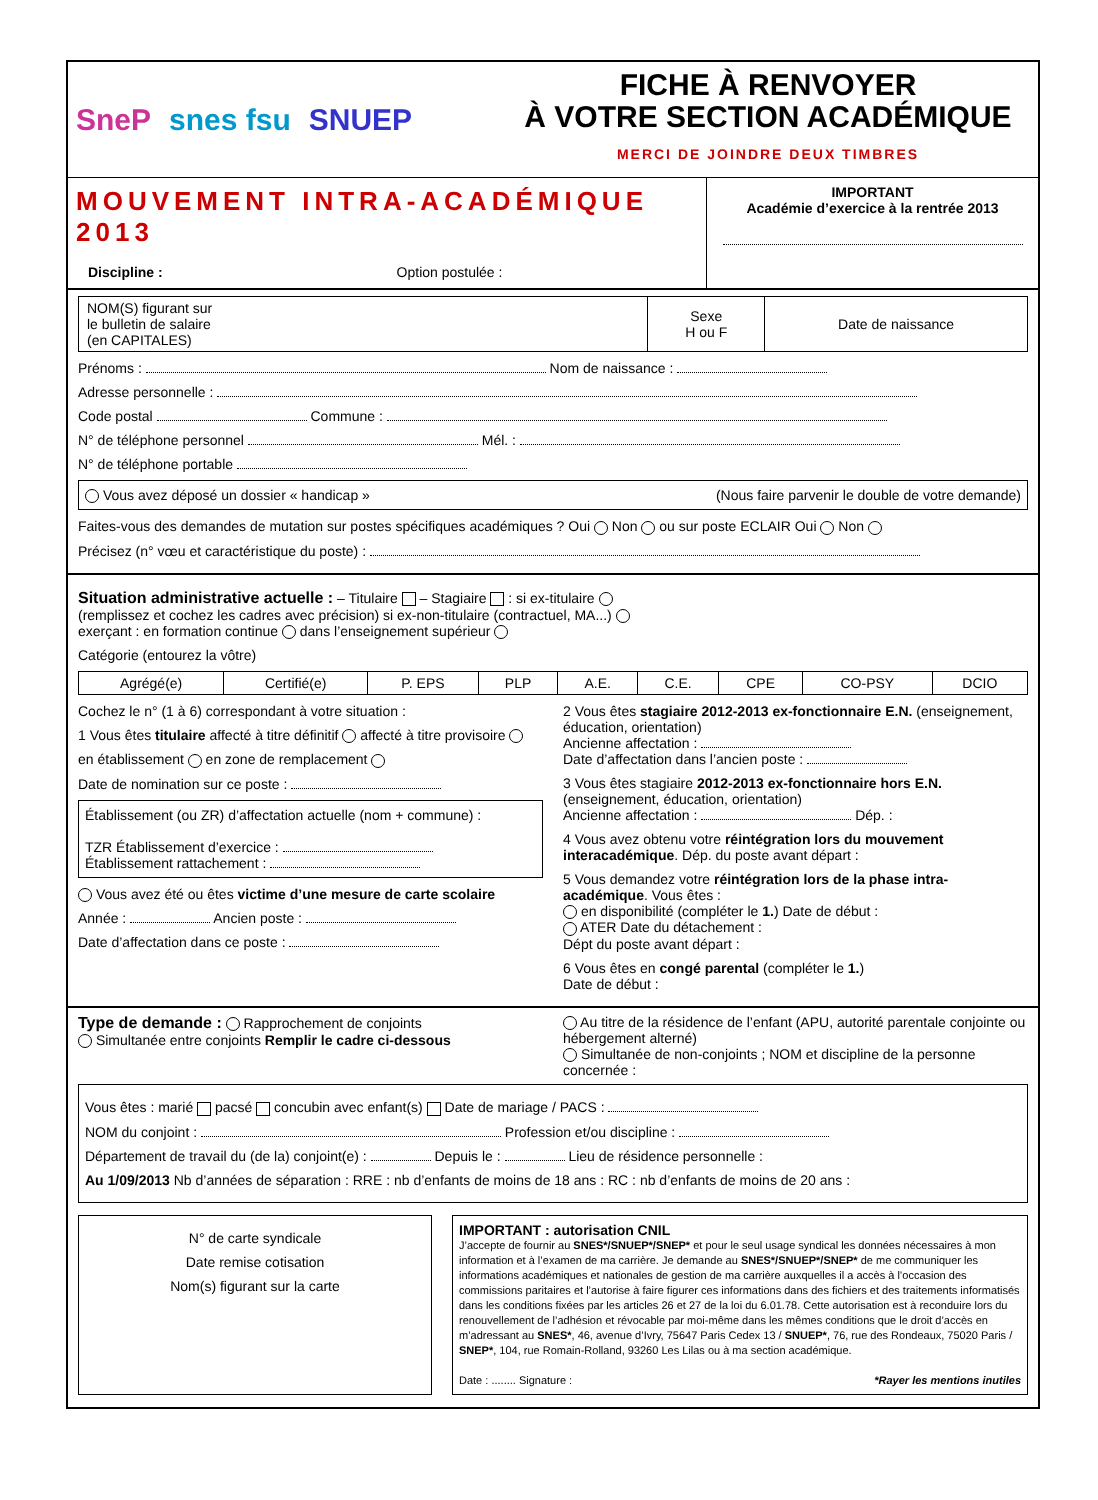SneP snes fsu SNUEP
FICHE À RENVOYER
À VOTRE SECTION ACADÉMIQUE
MERCI DE JOINDRE DEUX TIMBRES
MOUVEMENT INTRA-ACADÉMIQUE 2013
Discipline : Option postulée :
IMPORTANT
Académie d’exercice à la rentrée 2013
| NOM(S) figurant sur le bulletin de salaire (en CAPITALES) | Sexe H ou F | Date de naissance |
Prénoms : Nom de naissance :
Adresse personnelle :
Code postal Commune :
N° de téléphone personnel Mél. :
N° de téléphone portable
Vous avez déposé un dossier « handicap » (Nous faire parvenir le double de votre demande)
Faites-vous des demandes de mutation sur postes spécifiques académiques ? Oui Non ou sur poste ECLAIR Oui Non
Précisez (n° vœu et caractéristique du poste) :
Situation administrative actuelle : – Titulaire – Stagiaire : si ex-titulaire
(remplissez et cochez les cadres avec précision) si ex-non-titulaire (contractuel, MA...)
exerçant : en formation continue dans l’enseignement supérieur
Catégorie (entourez la vôtre)
| Agrégé(e) | Certifié(e) | P. EPS | PLP | A.E. | C.E. | CPE | CO-PSY | DCIO |
Cochez le n° (1 à 6) correspondant à votre situation :
1 Vous êtes titulaire affecté à titre définitif affecté à titre provisoire
en établissement en zone de remplacement
Date de nomination sur ce poste :
Établissement (ou ZR) d’affectation actuelle (nom + commune) :
TZR Établissement d’exercice :
Établissement rattachement :
Vous avez été ou êtes victime d’une mesure de carte scolaire
Année : Ancien poste :
Date d’affectation dans ce poste :
2 Vous êtes stagiaire 2012-2013 ex-fonctionnaire E.N. (enseignement, éducation, orientation)
Ancienne affectation :
Date d’affectation dans l’ancien poste :
3 Vous êtes stagiaire 2012-2013 ex-fonctionnaire hors E.N. (enseignement, éducation, orientation)
Ancienne affectation : Dép. :
4 Vous avez obtenu votre réintégration lors du mouvement interacadémique. Dép. du poste avant départ :
5 Vous demandez votre réintégration lors de la phase intra-académique. Vous êtes :
en disponibilité (compléter le 1.) Date de début :
ATER Date du détachement :
Dépt du poste avant départ :
6 Vous êtes en congé parental (compléter le 1.)
Date de début :
Type de demande : Rapprochement de conjoints
Simultanée entre conjoints Remplir le cadre ci-dessous
Au titre de la résidence de l’enfant (APU, autorité parentale conjointe ou hébergement alterné)
Simultanée de non-conjoints ; NOM et discipline de la personne concernée :
Vous êtes : marié pacsé concubin avec enfant(s) Date de mariage / PACS :
NOM du conjoint : Profession et/ou discipline :
Département de travail du (de la) conjoint(e) : Depuis le : Lieu de résidence personnelle :
Au 1/09/2013 Nb d’années de séparation : RRE : nb d’enfants de moins de 18 ans : RC : nb d’enfants de moins de 20 ans :
N° de carte syndicale
Date remise cotisation
Nom(s) figurant sur la carte
IMPORTANT : autorisation CNIL
J’accepte de fournir au SNES*/SNUEP*/SNEP* et pour le seul usage syndical les données nécessaires à mon information et à l’examen de ma carrière. Je demande au SNES*/SNUEP*/SNEP* de me communiquer les informations académiques et nationales de gestion de ma carrière auxquelles il a accès à l’occasion des commissions paritaires et l’autorise à faire figurer ces informations dans des fichiers et des traitements informatisés dans les conditions fixées par les articles 26 et 27 de la loi du 6.01.78. Cette autorisation est à reconduire lors du renouvellement de l’adhésion et révocable par moi-même dans les mêmes conditions que le droit d’accès en m’adressant au SNES*, 46, avenue d’Ivry, 75647 Paris Cedex 13 / SNUEP*, 76, rue des Rondeaux, 75020 Paris / SNEP*, 104, rue Romain-Rolland, 93260 Les Lilas ou à ma section académique.
Date : ........ Signature : *Rayer les mentions inutiles